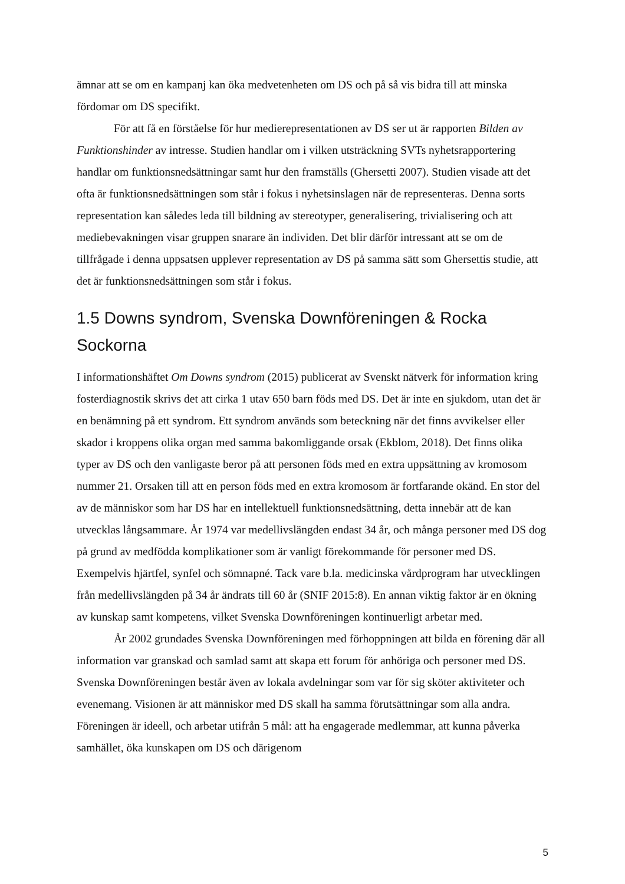ämnar att se om en kampanj kan öka medvetenheten om DS och på så vis bidra till att minska fördomar om DS specifikt.
För att få en förståelse för hur medierepresentationen av DS ser ut är rapporten Bilden av Funktionshinder av intresse. Studien handlar om i vilken utsträckning SVTs nyhetsrapportering handlar om funktionsnedsättningar samt hur den framställs (Ghersetti 2007). Studien visade att det ofta är funktionsnedsättningen som står i fokus i nyhetsinslagen när de representeras. Denna sorts representation kan således leda till bildning av stereotyper, generalisering, trivialisering och att mediebevakningen visar gruppen snarare än individen. Det blir därför intressant att se om de tillfrågade i denna uppsatsen upplever representation av DS på samma sätt som Ghersettis studie, att det är funktionsnedsättningen som står i fokus.
1.5 Downs syndrom, Svenska Downföreningen & Rocka Sockorna
I informationshäftet Om Downs syndrom (2015) publicerat av Svenskt nätverk för information kring fosterdiagnostik skrivs det att cirka 1 utav 650 barn föds med DS. Det är inte en sjukdom, utan det är en benämning på ett syndrom. Ett syndrom används som beteckning när det finns avvikelser eller skador i kroppens olika organ med samma bakomliggande orsak (Ekblom, 2018). Det finns olika typer av DS och den vanligaste beror på att personen föds med en extra uppsättning av kromosom nummer 21. Orsaken till att en person föds med en extra kromosom är fortfarande okänd. En stor del av de människor som har DS har en intellektuell funktionsnedsättning, detta innebär att de kan utvecklas långsammare. År 1974 var medellivslängden endast 34 år, och många personer med DS dog på grund av medfödda komplikationer som är vanligt förekommande för personer med DS. Exempelvis hjärtfel, synfel och sömnapné. Tack vare b.la. medicinska vårdprogram har utvecklingen från medellivslängden på 34 år ändrats till 60 år (SNIF 2015:8). En annan viktig faktor är en ökning av kunskap samt kompetens, vilket Svenska Downföreningen kontinuerligt arbetar med.
År 2002 grundades Svenska Downföreningen med förhoppningen att bilda en förening där all information var granskad och samlad samt att skapa ett forum för anhöriga och personer med DS. Svenska Downföreningen består även av lokala avdelningar som var för sig sköter aktiviteter och evenemang. Visionen är att människor med DS skall ha samma förutsättningar som alla andra. Föreningen är ideell, och arbetar utifrån 5 mål: att ha engagerade medlemmar, att kunna påverka samhället, öka kunskapen om DS och därigenom
5